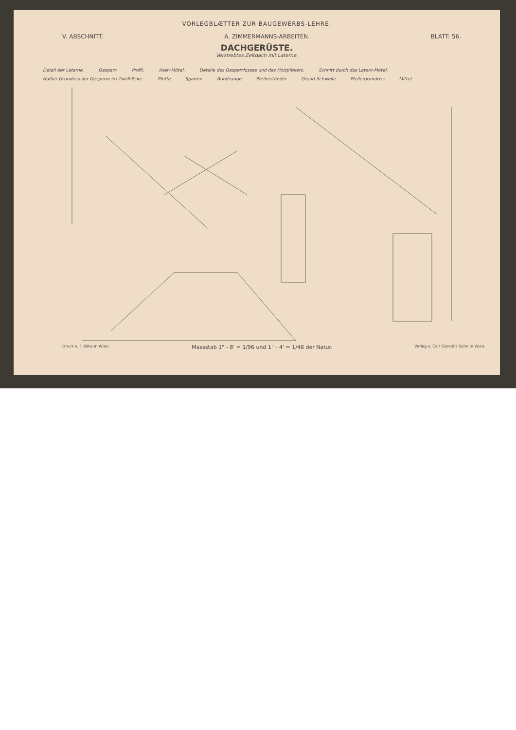VORLEGBLÆTTER ZUR BAUGEWERBS-LEHRE.
V. ABSCHNITT. A. ZIMMERMANNS-ARBEITEN. BLATT: 56.
DACHGERÜSTE.
Verstrebtes Zeltdach mit Laterne.
Detail der Laterne. Gesperr- Profil. Axen-Mittel. Detaile des Gesperrfusses und des Holzpfeilers. Schnitt durch das Latern-Mittel. Halber Grundriss der Gesperre im Zwölf-Ecke. Pfette Sparren Bundzange Pfeilerständer Grund-Schwelle Pfeilergrundriss Mittel
Druck v. F. Köke in Wien. Massstab 1" - 8' = 1/96 und 1" - 4' = 1/48 der Natur. Verlag v. Carl Gerold's Sohn in Wien.